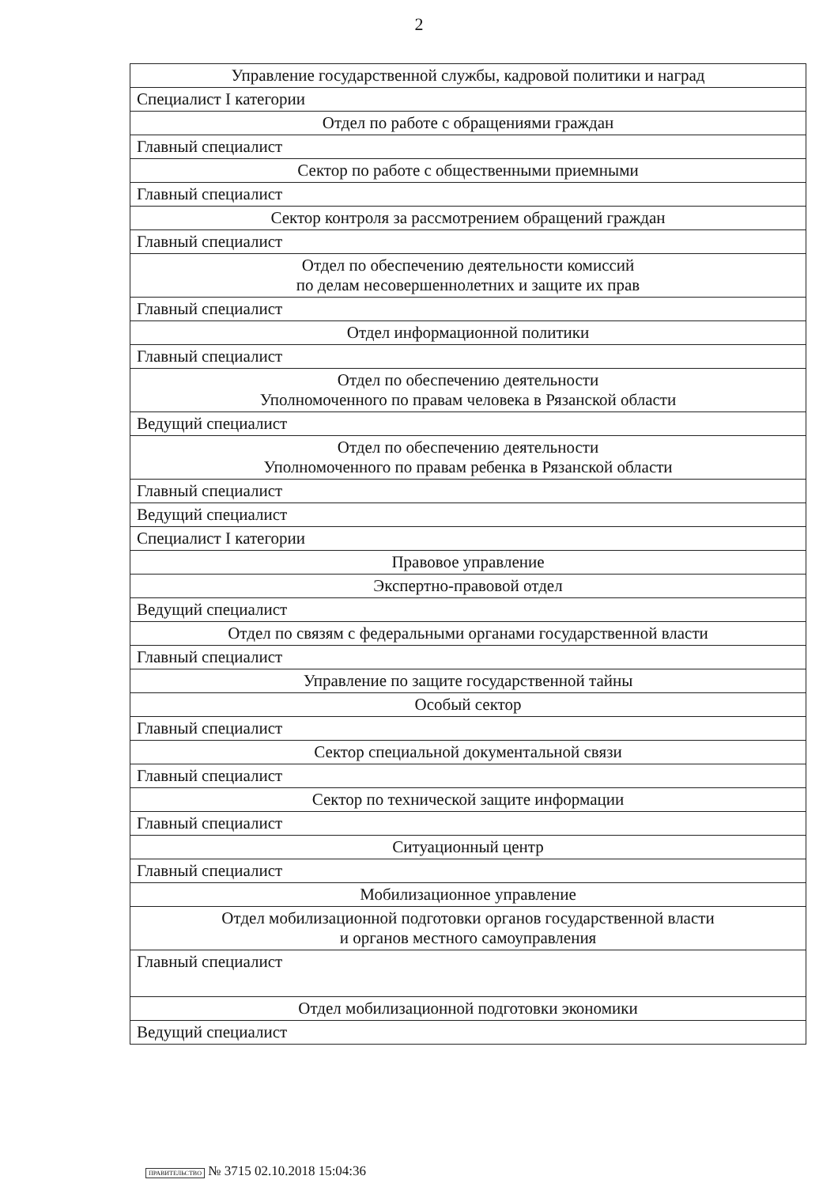2
| Управление государственной службы, кадровой политики и наград |
| Специалист I категории |
| Отдел по работе с обращениями граждан |
| Главный специалист |
| Сектор по работе с общественными приемными |
| Главный специалист |
| Сектор контроля за рассмотрением обращений граждан |
| Главный специалист |
| Отдел по обеспечению деятельности комиссий по делам несовершеннолетних и защите их прав |
| Главный специалист |
| Отдел информационной политики |
| Главный специалист |
| Отдел по обеспечению деятельности Уполномоченного по правам человека в Рязанской области |
| Ведущий специалист |
| Отдел по обеспечению деятельности Уполномоченного по правам ребенка в Рязанской области |
| Главный специалист |
| Ведущий специалист |
| Специалист I категории |
| Правовое управление |
| Экспертно-правовой отдел |
| Ведущий специалист |
| Отдел по связям с федеральными органами государственной власти |
| Главный специалист |
| Управление по защите государственной тайны |
| Особый сектор |
| Главный специалист |
| Сектор специальной документальной связи |
| Главный специалист |
| Сектор по технической защите информации |
| Главный специалист |
| Ситуационный центр |
| Главный специалист |
| Мобилизационное управление |
| Отдел мобилизационной подготовки органов государственной власти и органов местного самоуправления |
| Главный специалист |
| Отдел мобилизационной подготовки экономики |
| Ведущий специалист |
ПРАВИТЕЛЬСТВО № 3715 02.10.2018 15:04:36